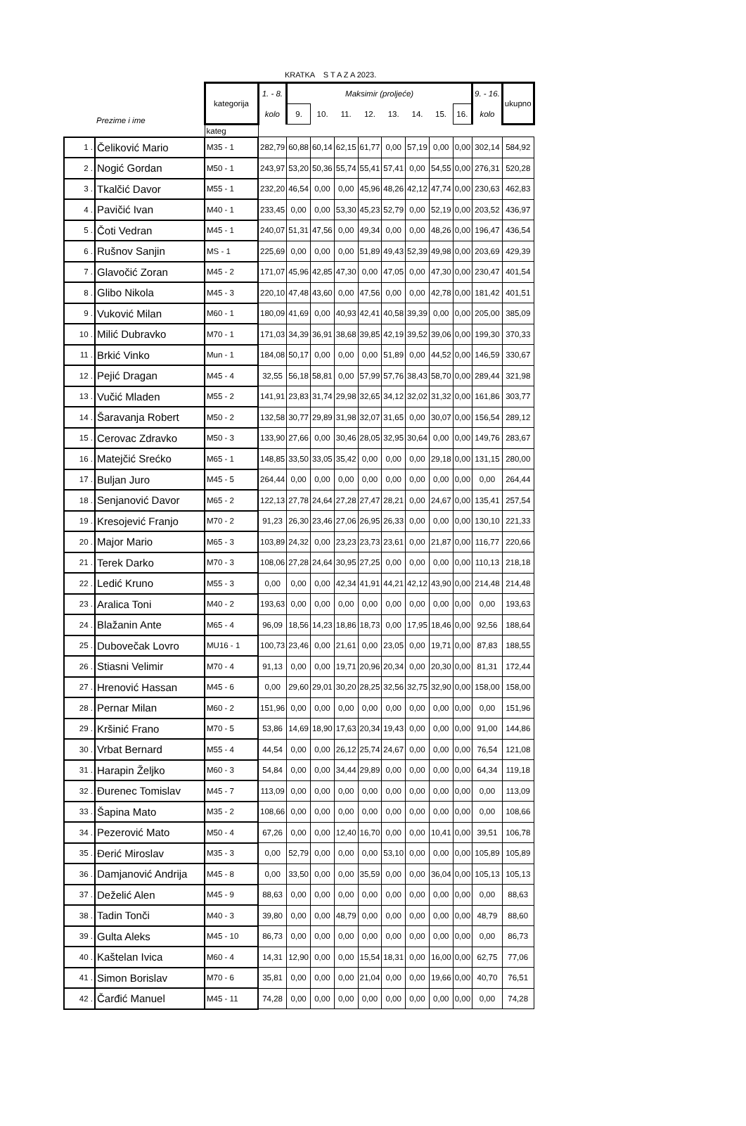KRATKA S T A Z A 2023.
| | Prezime i ime | kategorija | 1. - 8. | Maksimir (proljeće) | | | | | | | | 9. - 16. | ukupno |
| --- | --- | --- | --- | --- | --- | --- | --- | --- | --- | --- | --- | --- | --- |
| | | | kolo | 9. | 10. | 11. | 12. | 13. | 14. | 15. | 16. | kolo | |
| | | kateg | | | | | | | | | | | |
| 1 . | Čeliković Mario | M35 - 1 | 282,79 | 60,88 | 60,14 | 62,15 | 61,77 | 0,00 | 57,19 | 0,00 | 0,00 | 302,14 | 584,92 |
| 2 . | Nogić Gordan | M50 - 1 | 243,97 | 53,20 | 50,36 | 55,74 | 55,41 | 57,41 | 0,00 | 54,55 | 0,00 | 276,31 | 520,28 |
| 3 . | Tkalčić Davor | M55 - 1 | 232,20 | 46,54 | 0,00 | 0,00 | 45,96 | 48,26 | 42,12 | 47,74 | 0,00 | 230,63 | 462,83 |
| 4 . | Pavičić Ivan | M40 - 1 | 233,45 | 0,00 | 0,00 | 53,30 | 45,23 | 52,79 | 0,00 | 52,19 | 0,00 | 203,52 | 436,97 |
| 5 . | Čoti Vedran | M45 - 1 | 240,07 | 51,31 | 47,56 | 0,00 | 49,34 | 0,00 | 0,00 | 48,26 | 0,00 | 196,47 | 436,54 |
| 6 . | Rušnov Sanjin | MS - 1 | 225,69 | 0,00 | 0,00 | 0,00 | 51,89 | 49,43 | 52,39 | 49,98 | 0,00 | 203,69 | 429,39 |
| 7 . | Glavočić Zoran | M45 - 2 | 171,07 | 45,96 | 42,85 | 47,30 | 0,00 | 47,05 | 0,00 | 47,30 | 0,00 | 230,47 | 401,54 |
| 8 . | Glibo Nikola | M45 - 3 | 220,10 | 47,48 | 43,60 | 0,00 | 47,56 | 0,00 | 0,00 | 42,78 | 0,00 | 181,42 | 401,51 |
| 9 . | Vuković Milan | M60 - 1 | 180,09 | 41,69 | 0,00 | 40,93 | 42,41 | 40,58 | 39,39 | 0,00 | 0,00 | 205,00 | 385,09 |
| 10 . | Milić Dubravko | M70 - 1 | 171,03 | 34,39 | 36,91 | 38,68 | 39,85 | 42,19 | 39,52 | 39,06 | 0,00 | 199,30 | 370,33 |
| 11 . | Brkić Vinko | Mun - 1 | 184,08 | 50,17 | 0,00 | 0,00 | 0,00 | 51,89 | 0,00 | 44,52 | 0,00 | 146,59 | 330,67 |
| 12 . | Pejić Dragan | M45 - 4 | 32,55 | 56,18 | 58,81 | 0,00 | 57,99 | 57,76 | 38,43 | 58,70 | 0,00 | 289,44 | 321,98 |
| 13 . | Vučić Mladen | M55 - 2 | 141,91 | 23,83 | 31,74 | 29,98 | 32,65 | 34,12 | 32,02 | 31,32 | 0,00 | 161,86 | 303,77 |
| 14 . | Šaravanja Robert | M50 - 2 | 132,58 | 30,77 | 29,89 | 31,98 | 32,07 | 31,65 | 0,00 | 30,07 | 0,00 | 156,54 | 289,12 |
| 15 . | Cerovac Zdravko | M50 - 3 | 133,90 | 27,66 | 0,00 | 30,46 | 28,05 | 32,95 | 30,64 | 0,00 | 0,00 | 149,76 | 283,67 |
| 16 . | Matejčić Srećko | M65 - 1 | 148,85 | 33,50 | 33,05 | 35,42 | 0,00 | 0,00 | 0,00 | 29,18 | 0,00 | 131,15 | 280,00 |
| 17 . | Buljan Juro | M45 - 5 | 264,44 | 0,00 | 0,00 | 0,00 | 0,00 | 0,00 | 0,00 | 0,00 | 0,00 | 0,00 | 264,44 |
| 18 . | Senjanović Davor | M65 - 2 | 122,13 | 27,78 | 24,64 | 27,28 | 27,47 | 28,21 | 0,00 | 24,67 | 0,00 | 135,41 | 257,54 |
| 19 . | Kresojević Franjo | M70 - 2 | 91,23 | 26,30 | 23,46 | 27,06 | 26,95 | 26,33 | 0,00 | 0,00 | 0,00 | 130,10 | 221,33 |
| 20 . | Major Mario | M65 - 3 | 103,89 | 24,32 | 0,00 | 23,23 | 23,73 | 23,61 | 0,00 | 21,87 | 0,00 | 116,77 | 220,66 |
| 21 . | Terek Darko | M70 - 3 | 108,06 | 27,28 | 24,64 | 30,95 | 27,25 | 0,00 | 0,00 | 0,00 | 0,00 | 110,13 | 218,18 |
| 22 . | Ledić Kruno | M55 - 3 | 0,00 | 0,00 | 0,00 | 42,34 | 41,91 | 44,21 | 42,12 | 43,90 | 0,00 | 214,48 | 214,48 |
| 23 . | Aralica Toni | M40 - 2 | 193,63 | 0,00 | 0,00 | 0,00 | 0,00 | 0,00 | 0,00 | 0,00 | 0,00 | 0,00 | 193,63 |
| 24 . | Blažanin Ante | M65 - 4 | 96,09 | 18,56 | 14,23 | 18,86 | 18,73 | 0,00 | 17,95 | 18,46 | 0,00 | 92,56 | 188,64 |
| 25 . | Dubovečak Lovro | MU16 - 1 | 100,73 | 23,46 | 0,00 | 21,61 | 0,00 | 23,05 | 0,00 | 19,71 | 0,00 | 87,83 | 188,55 |
| 26 . | Stiasni Velimir | M70 - 4 | 91,13 | 0,00 | 0,00 | 19,71 | 20,96 | 20,34 | 0,00 | 20,30 | 0,00 | 81,31 | 172,44 |
| 27 . | Hrenović Hassan | M45 - 6 | 0,00 | 29,60 | 29,01 | 30,20 | 28,25 | 32,56 | 32,75 | 32,90 | 0,00 | 158,00 | 158,00 |
| 28 . | Pernar Milan | M60 - 2 | 151,96 | 0,00 | 0,00 | 0,00 | 0,00 | 0,00 | 0,00 | 0,00 | 0,00 | 0,00 | 151,96 |
| 29 . | Kršinić Frano | M70 - 5 | 53,86 | 14,69 | 18,90 | 17,63 | 20,34 | 19,43 | 0,00 | 0,00 | 0,00 | 91,00 | 144,86 |
| 30 . | Vrbat Bernard | M55 - 4 | 44,54 | 0,00 | 0,00 | 26,12 | 25,74 | 24,67 | 0,00 | 0,00 | 0,00 | 76,54 | 121,08 |
| 31 . | Harapin Željko | M60 - 3 | 54,84 | 0,00 | 0,00 | 34,44 | 29,89 | 0,00 | 0,00 | 0,00 | 0,00 | 64,34 | 119,18 |
| 32 . | Đurenec Tomislav | M45 - 7 | 113,09 | 0,00 | 0,00 | 0,00 | 0,00 | 0,00 | 0,00 | 0,00 | 0,00 | 0,00 | 113,09 |
| 33 . | Šapina Mato | M35 - 2 | 108,66 | 0,00 | 0,00 | 0,00 | 0,00 | 0,00 | 0,00 | 0,00 | 0,00 | 0,00 | 108,66 |
| 34 . | Pezerović Mato | M50 - 4 | 67,26 | 0,00 | 0,00 | 12,40 | 16,70 | 0,00 | 0,00 | 10,41 | 0,00 | 39,51 | 106,78 |
| 35 . | Đerić Miroslav | M35 - 3 | 0,00 | 52,79 | 0,00 | 0,00 | 0,00 | 53,10 | 0,00 | 0,00 | 0,00 | 105,89 | 105,89 |
| 36 . | Damjanović Andrija | M45 - 8 | 0,00 | 33,50 | 0,00 | 0,00 | 35,59 | 0,00 | 0,00 | 36,04 | 0,00 | 105,13 | 105,13 |
| 37 . | Deželić Alen | M45 - 9 | 88,63 | 0,00 | 0,00 | 0,00 | 0,00 | 0,00 | 0,00 | 0,00 | 0,00 | 0,00 | 88,63 |
| 38 . | Tadin Tonči | M40 - 3 | 39,80 | 0,00 | 0,00 | 48,79 | 0,00 | 0,00 | 0,00 | 0,00 | 0,00 | 48,79 | 88,60 |
| 39 . | Gulta Aleks | M45 - 10 | 86,73 | 0,00 | 0,00 | 0,00 | 0,00 | 0,00 | 0,00 | 0,00 | 0,00 | 0,00 | 86,73 |
| 40 . | Kaštelan Ivica | M60 - 4 | 14,31 | 12,90 | 0,00 | 0,00 | 15,54 | 18,31 | 0,00 | 16,00 | 0,00 | 62,75 | 77,06 |
| 41 . | Simon Borislav | M70 - 6 | 35,81 | 0,00 | 0,00 | 0,00 | 21,04 | 0,00 | 0,00 | 19,66 | 0,00 | 40,70 | 76,51 |
| 42 . | Čarđić Manuel | M45 - 11 | 74,28 | 0,00 | 0,00 | 0,00 | 0,00 | 0,00 | 0,00 | 0,00 | 0,00 | 0,00 | 74,28 |